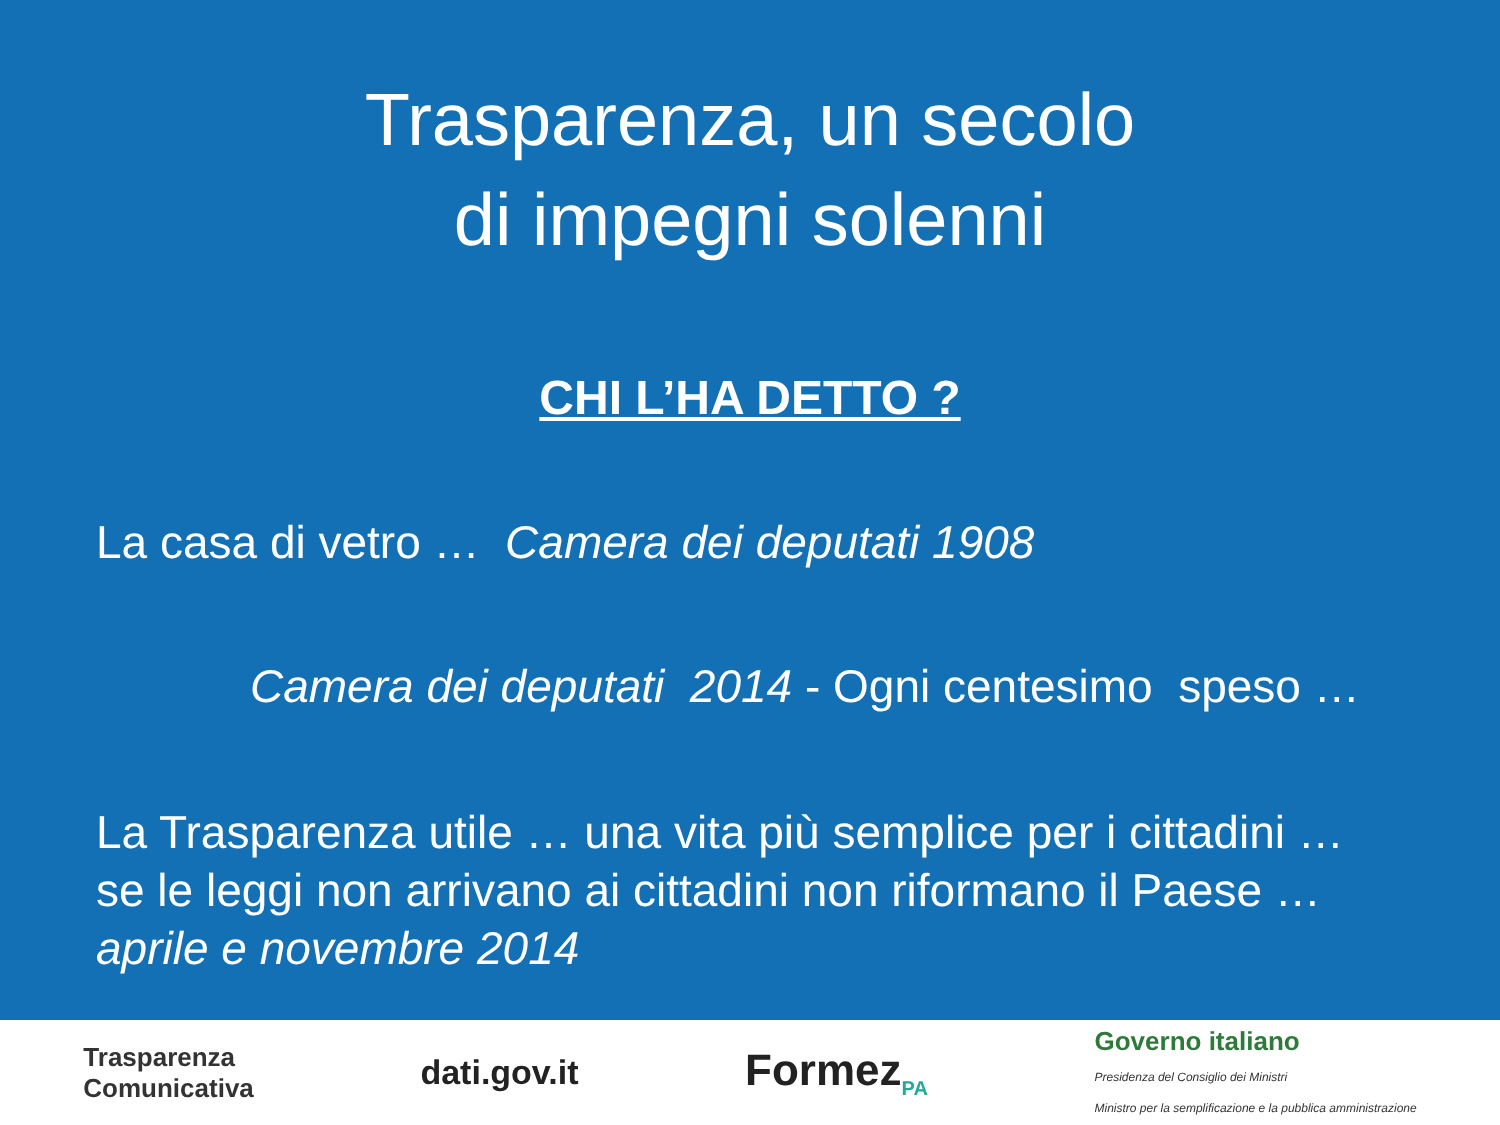Trasparenza, un secolo
di impegni solenni
CHI L’HA DETTO ?
La casa di vetro … Camera dei deputati 1908
Camera dei deputati 2014 - Ogni centesimo speso …
La Trasparenza utile … una vita più semplice per i cittadini …
se le leggi non arrivano ai cittadini non riformano il Paese …
aprile e novembre 2014
Trasparenza
Comunicativa dati.gov.it Formez<sub>PA</sub> Governo italiano
Presidenza del Consiglio dei Ministri
Ministro per la semplificazione e la pubblica amministrazione